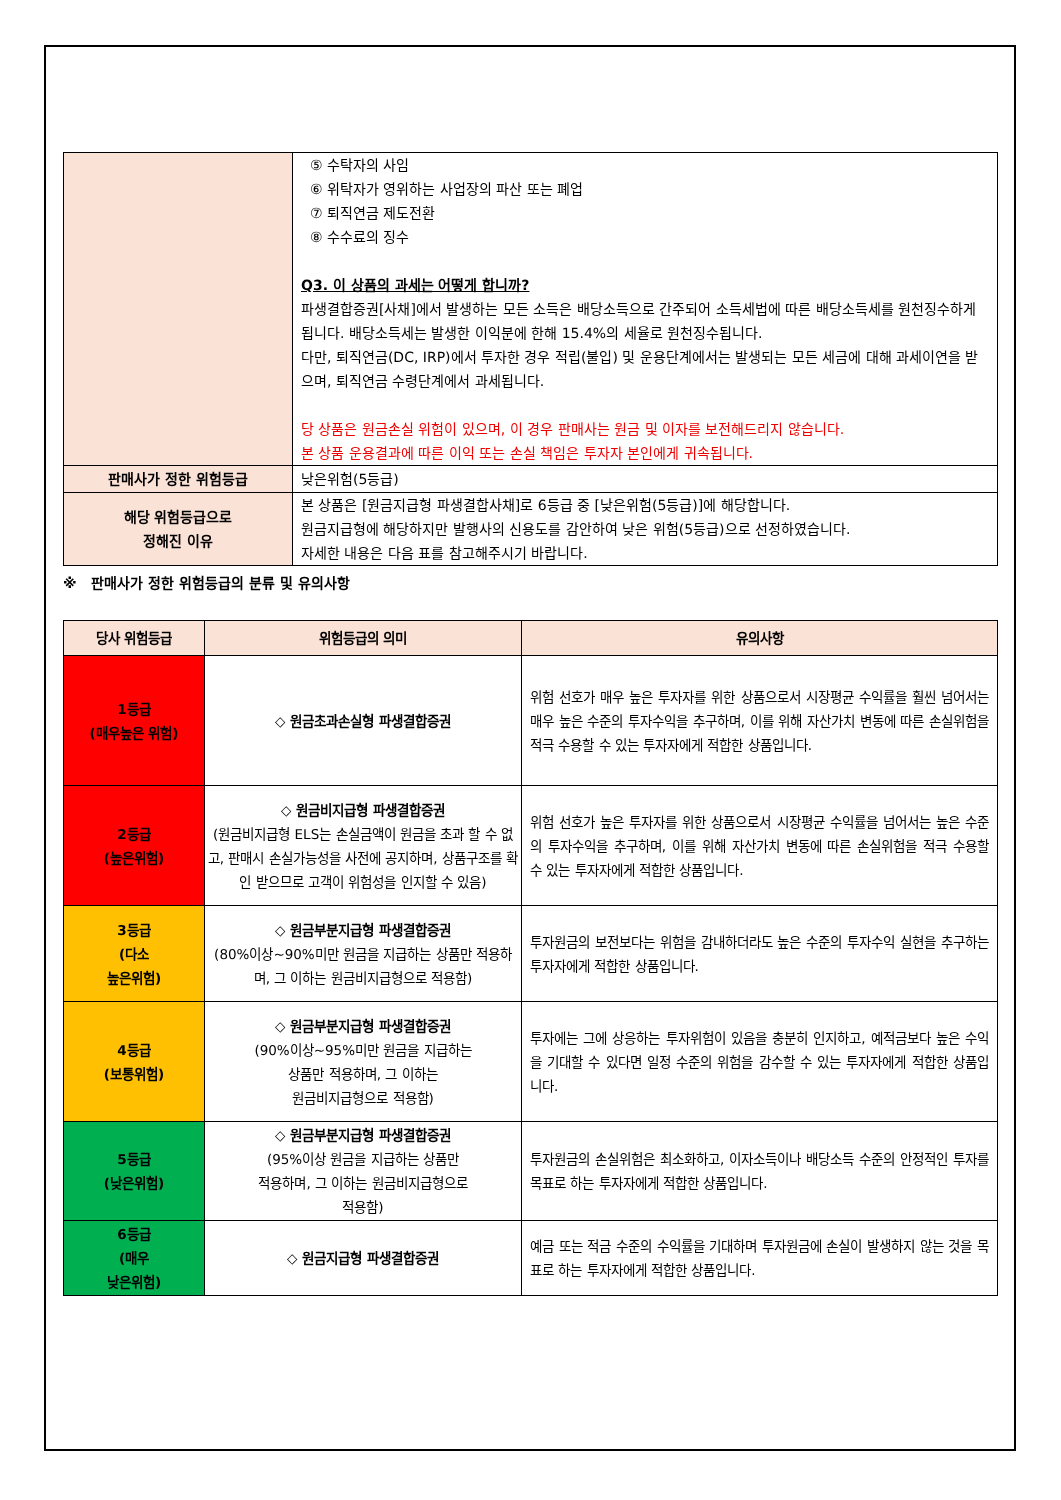| | ⑤ 수탁자의 사임 ⑥ 위탁자가 영위하는 사업장의 파산 또는 폐업 ⑦ 퇴직연금 제도전환 ⑧ 수수료의 징수 Q3. 이 상품의 과세는 어떻게 합니까? 파생결합증권[사채]에서 발생하는 모든 소득은 배당소득으로 간주되어 소득세법에 따른 배당소득세를 원천징수하게 됩니다. 배당소득세는 발생한 이익분에 한해 15.4%의 세율로 원천징수됩니다. 다만, 퇴직연금(DC, IRP)에서 투자한 경우 적립(불입) 및 운용단계에서는 발생되는 모든 세금에 대해 과세이연을 받으며, 퇴직연금 수령단계에서 과세됩니다. 당 상품은 원금손실 위험이 있으며, 이 경우 판매사는 원금 및 이자를 보전해드리지 않습니다. 본 상품 운용결과에 따른 이익 또는 손실 책임은 투자자 본인에게 귀속됩니다. |
| 판매사가 정한 위험등급 | 낮은위험(5등급) |
| 해당 위험등급으로 정해진 이유 | 본 상품은 [원금지급형 파생결합사채]로 6등급 중 [낮은위험(5등급)]에 해당합니다. 원금지급형에 해당하지만 발행사의 신용도를 감안하여 낮은 위험(5등급)으로 선정하였습니다. 자세한 내용은 다음 표를 참고해주시기 바랍니다. |
※ 판매사가 정한 위험등급의 분류 및 유의사항
| 당사 위험등급 | 위험등급의 의미 | 유의사항 |
| 1등급 (매우높은 위험) | ◇ 원금초과손실형 파생결합증권 | 위험 선호가 매우 높은 투자자를 위한 상품으로서 시장평균 수익률을 훨씬 넘어서는 매우 높은 수준의 투자수익을 추구하며, 이를 위해 자산가치 변동에 따른 손실위험을 적극 수용할 수 있는 투자자에게 적합한 상품입니다. |
| 2등급 (높은위험) | ◇ 원금비지급형 파생결합증권 (원금비지급형 ELS는 손실금액이 원금을 초과 할 수 없고, 판매시 손실가능성을 사전에 공지하며, 상품구조를 확인 받으므로 고객이 위험성을 인지할 수 있음) | 위험 선호가 높은 투자자를 위한 상품으로서 시장평균 수익률을 넘어서는 높은 수준의 투자수익을 추구하며, 이를 위해 자산가치 변동에 따른 손실위험을 적극 수용할 수 있는 투자자에게 적합한 상품입니다. |
| 3등급 (다소 높은위험) | ◇ 원금부분지급형 파생결합증권 (80%이상~90%미만 원금을 지급하는 상품만 적용하며, 그 이하는 원금비지급형으로 적용함) | 투자원금의 보전보다는 위험을 감내하더라도 높은 수준의 투자수익 실현을 추구하는 투자자에게 적합한 상품입니다. |
| 4등급 (보통위험) | ◇ 원금부분지급형 파생결합증권 (90%이상~95%미만 원금을 지급하는 상품만 적용하며, 그 이하는 원금비지급형으로 적용함) | 투자에는 그에 상응하는 투자위험이 있음을 충분히 인지하고, 예적금보다 높은 수익을 기대할 수 있다면 일정 수준의 위험을 감수할 수 있는 투자자에게 적합한 상품입니다. |
| 5등급 (낮은위험) | ◇ 원금부분지급형 파생결합증권 (95%이상 원금을 지급하는 상품만 적용하며, 그 이하는 원금비지급형으로 적용함) | 투자원금의 손실위험은 최소화하고, 이자소득이나 배당소득 수준의 안정적인 투자를 목표로 하는 투자자에게 적합한 상품입니다. |
| 6등급 (매우 낮은위험) | ◇ 원금지급형 파생결합증권 | 예금 또는 적금 수준의 수익률을 기대하며 투자원금에 손실이 발생하지 않는 것을 목표로 하는 투자자에게 적합한 상품입니다. |